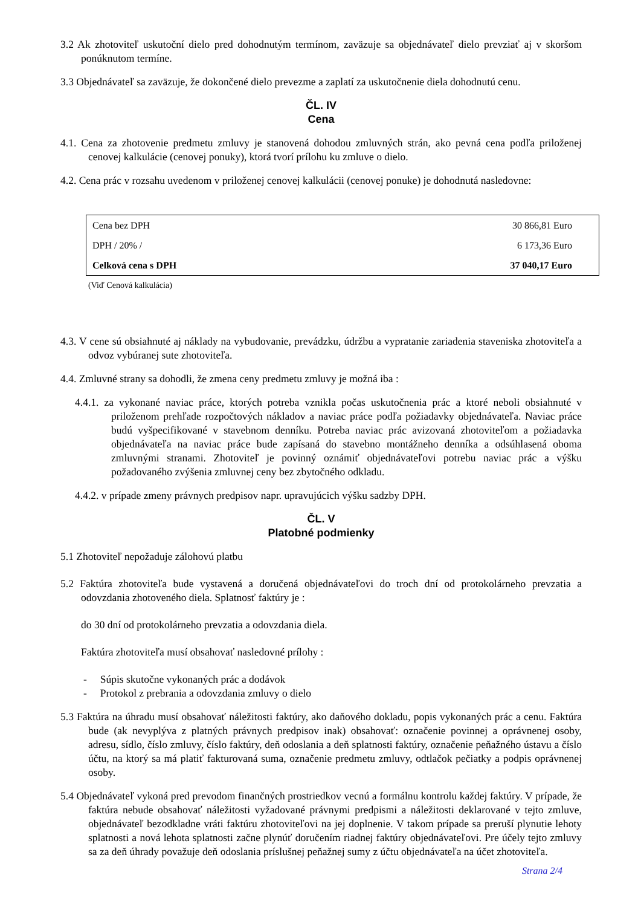3.2 Ak zhotoviteľ uskutoční dielo pred dohodnutým termínom, zaväzuje sa objednávateľ dielo prevziať aj v skoršom ponúknutom termíne.
3.3 Objednávateľ sa zaväzuje, že dokončené dielo prevezme a zaplatí za uskutočnenie diela dohodnutú cenu.
ČL. IV
Cena
4.1. Cena za zhotovenie predmetu zmluvy je stanovená dohodou zmluvných strán, ako pevná cena podľa priloženej cenovej kalkulácie (cenovej ponuky), ktorá tvorí prílohu ku zmluve o dielo.
4.2. Cena prác v rozsahu uvedenom v priloženej cenovej kalkulácii (cenovej ponuke) je dohodnutá nasledovne:
| Cena bez DPH | 30 866,81 Euro |
| DPH / 20% / | 6 173,36 Euro |
| Celková cena s DPH | 37 040,17 Euro |
(Viď Cenová kalkulácia)
4.3. V cene sú obsiahnuté aj náklady na vybudovanie, prevádzku, údržbu a vypratanie zariadenia staveniska zhotoviteľa a odvoz vybúranej sute zhotoviteľa.
4.4. Zmluvné strany sa dohodli, že zmena ceny predmetu zmluvy je možná iba :
4.4.1. za vykonané naviac práce, ktorých potreba vznikla počas uskutočnenia prác a ktoré neboli obsiahnuté v priloženom prehľade rozpočtových nákladov a naviac práce podľa požiadavky objednávateľa. Naviac práce budú vyšpecifikované v stavebnom denníku. Potreba naviac prác avizovaná zhotoviteľom a požiadavka objednávateľa na naviac práce bude zapísaná do stavebno montážneho denníka a odsúhlasená oboma zmluvnými stranami. Zhotoviteľ je povinný oznámiť objednávateľovi potrebu naviac prác a výšku požadovaného zvýšenia zmluvnej ceny bez zbytočného odkladu.
4.4.2. v prípade zmeny právnych predpisov napr. upravujúcich výšku sadzby DPH.
ČL. V
Platobné podmienky
5.1 Zhotoviteľ nepožaduje zálohovú platbu
5.2 Faktúra zhotoviteľa bude vystavená a doručená objednávateľovi do troch dní od protokolárneho prevzatia a odovzdania zhotoveného diela. Splatnosť faktúry je :
do 30 dní od protokolárneho prevzatia a odovzdania diela.
Faktúra zhotoviteľa musí obsahovať nasledovné prílohy :
- Súpis skutočne vykonaných prác a dodávok
- Protokol z prebrania a odovzdania zmluvy o dielo
5.3 Faktúra na úhradu musí obsahovať náležitosti faktúry, ako daňového dokladu, popis vykonaných prác a cenu. Faktúra bude (ak nevyplýva z platných právnych predpisov inak) obsahovať: označenie povinnej a oprávnenej osoby, adresu, sídlo, číslo zmluvy, číslo faktúry, deň odoslania a deň splatnosti faktúry, označenie peňažného ústavu a číslo účtu, na ktorý sa má platiť fakturovaná suma, označenie predmetu zmluvy, odtlačok pečiatky a podpis oprávnenej osoby.
5.4 Objednávateľ vykoná pred prevodom finančných prostriedkov vecnú a formálnu kontrolu každej faktúry. V prípade, že faktúra nebude obsahovať náležitosti vyžadované právnymi predpismi a náležitosti deklarované v tejto zmluve, objednávateľ bezodkladne vráti faktúru zhotoviteľovi na jej doplnenie. V takom prípade sa preruší plynutie lehoty splatnosti a nová lehota splatnosti začne plynúť doručením riadnej faktúry objednávateľovi. Pre účely tejto zmluvy sa za deň úhrady považuje deň odoslania príslušnej peňažnej sumy z účtu objednávateľa na účet zhotoviteľa.
Strana 2/4